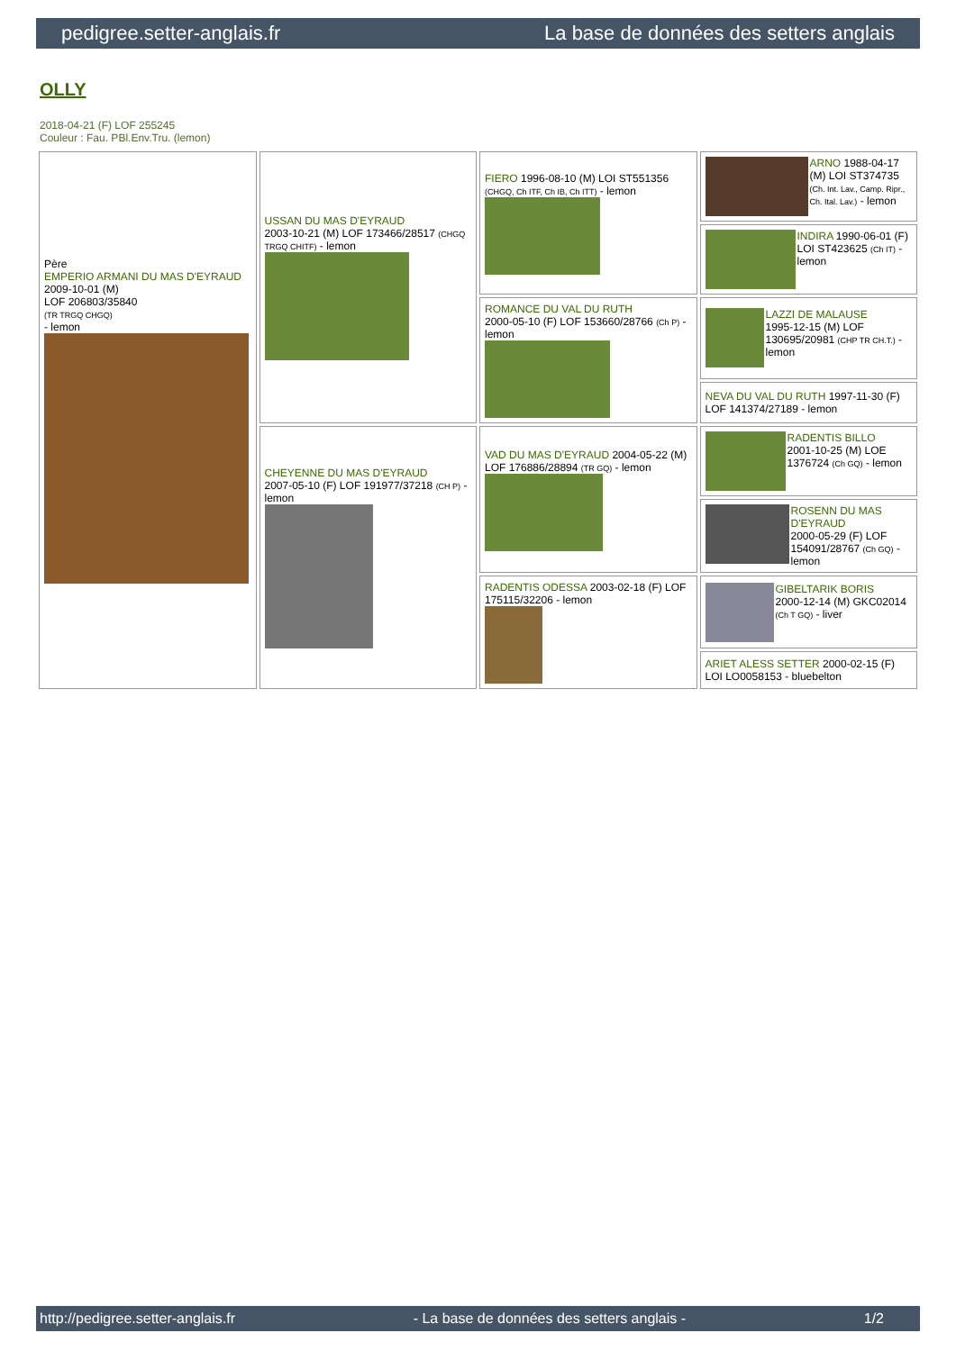pedigree.setter-anglais.fr La base de données des setters anglais
OLLY
2018-04-21 (F) LOF 255245
Couleur : Fau. PBl.Env.Tru. (lemon)
| Père EMPERIO ARMANI DU MAS D'EYRAUD 2009-10-01 (M) LOF 206803/35840 (TR TRGQ CHGQ) - lemon | USSAN DU MAS D'EYRAUD 2003-10-21 (M) LOF 173466/28517 (CHGQ TRGQ CHITF) - lemon | FIERO 1996-08-10 (M) LOI ST551356 (CHGQ, Ch ITF, Ch IB, Ch ITT) - lemon | ARNO 1988-04-17 (M) LOI ST374735 (Ch. Int. Lav., Camp. Ripr., Ch. Ital. Lav.) - lemon |
| | | | INDIRA 1990-06-01 (F) LOI ST423625 (Ch IT) - lemon |
| | | ROMANCE DU VAL DU RUTH 2000-05-10 (F) LOF 153660/28766 (Ch P) - lemon | LAZZI DE MALAUSE 1995-12-15 (M) LOF 130695/20981 (CHP TR CH.T.) - lemon |
| | | | NEVA DU VAL DU RUTH 1997-11-30 (F) LOF 141374/27189 - lemon |
| | CHEYENNE DU MAS D'EYRAUD 2007-05-10 (F) LOF 191977/37218 (CH P) - lemon | VAD DU MAS D'EYRAUD 2004-05-22 (M) LOF 176886/28894 (TR GQ) - lemon | RADENTIS BILLO 2001-10-25 (M) LOE 1376724 (Ch GQ) - lemon |
| | | | ROSENN DU MAS D'EYRAUD 2000-05-29 (F) LOF 154091/28767 (Ch GQ) - lemon |
| | | RADENTIS ODESSA 2003-02-18 (F) LOF 175115/32206 - lemon | GIBELTARIK BORIS 2000-12-14 (M) GKC02014 (Ch T GQ) - liver |
| | | | ARIET ALESS SETTER 2000-02-15 (F) LOI LO0058153 - bluebelton |
http://pedigree.setter-anglais.fr - La base de données des setters anglais - 1/2